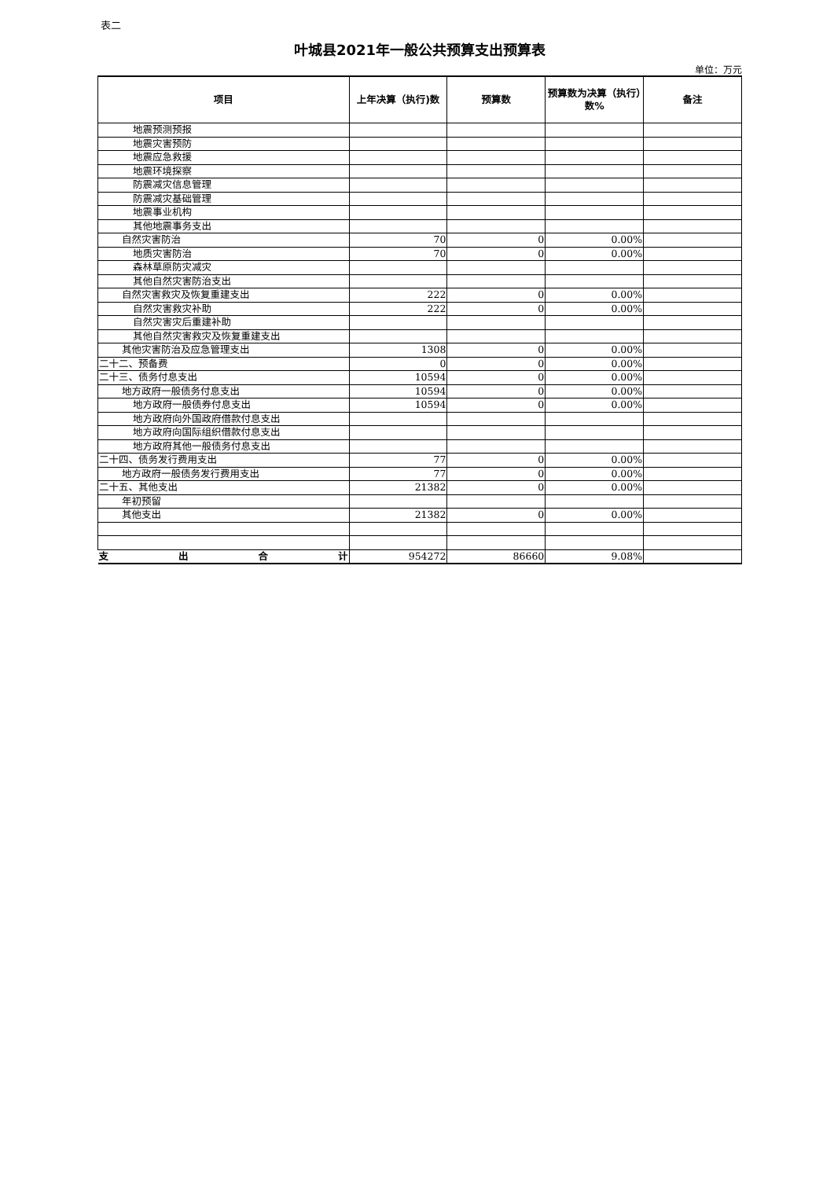表二
叶城县2021年一般公共预算支出预算表
单位：万元
| 项目 | 上年决算（执行)数 | 预算数 | 预算数为决算（执行）数% | 备注 |
| --- | --- | --- | --- | --- |
| 地震预测预报 | | | | |
| 地震灾害预防 | | | | |
| 地震应急救援 | | | | |
| 地震环境探察 | | | | |
| 防震减灾信息管理 | | | | |
| 防震减灾基础管理 | | | | |
| 地震事业机构 | | | | |
| 其他地震事务支出 | | | | |
| 自然灾害防治 | 70 | 0 | 0.00% | |
| 地质灾害防治 | 70 | 0 | 0.00% | |
| 森林草原防灾减灾 | | | | |
| 其他自然灾害防治支出 | | | | |
| 自然灾害救灾及恢复重建支出 | 222 | 0 | 0.00% | |
| 自然灾害救灾补助 | 222 | 0 | 0.00% | |
| 自然灾害灾后重建补助 | | | | |
| 其他自然灾害救灾及恢复重建支出 | | | | |
| 其他灾害防治及应急管理支出 | 1308 | 0 | 0.00% | |
| 二十二、预备费 | 0 | 0 | 0.00% | |
| 二十三、债务付息支出 | 10594 | 0 | 0.00% | |
| 地方政府一般债务付息支出 | 10594 | 0 | 0.00% | |
| 地方政府一般债券付息支出 | 10594 | 0 | 0.00% | |
| 地方政府向外国政府借款付息支出 | | | | |
| 地方政府向国际组织借款付息支出 | | | | |
| 地方政府其他一般债务付息支出 | | | | |
| 二十四、债务发行费用支出 | 77 | 0 | 0.00% | |
| 地方政府一般债务发行费用支出 | 77 | 0 | 0.00% | |
| 二十五、其他支出 | 21382 | 0 | 0.00% | |
| 年初预留 | | | | |
| 其他支出 | 21382 | 0 | 0.00% | |
| 支 出 合 计 | 954272 | 86660 | 9.08% | |